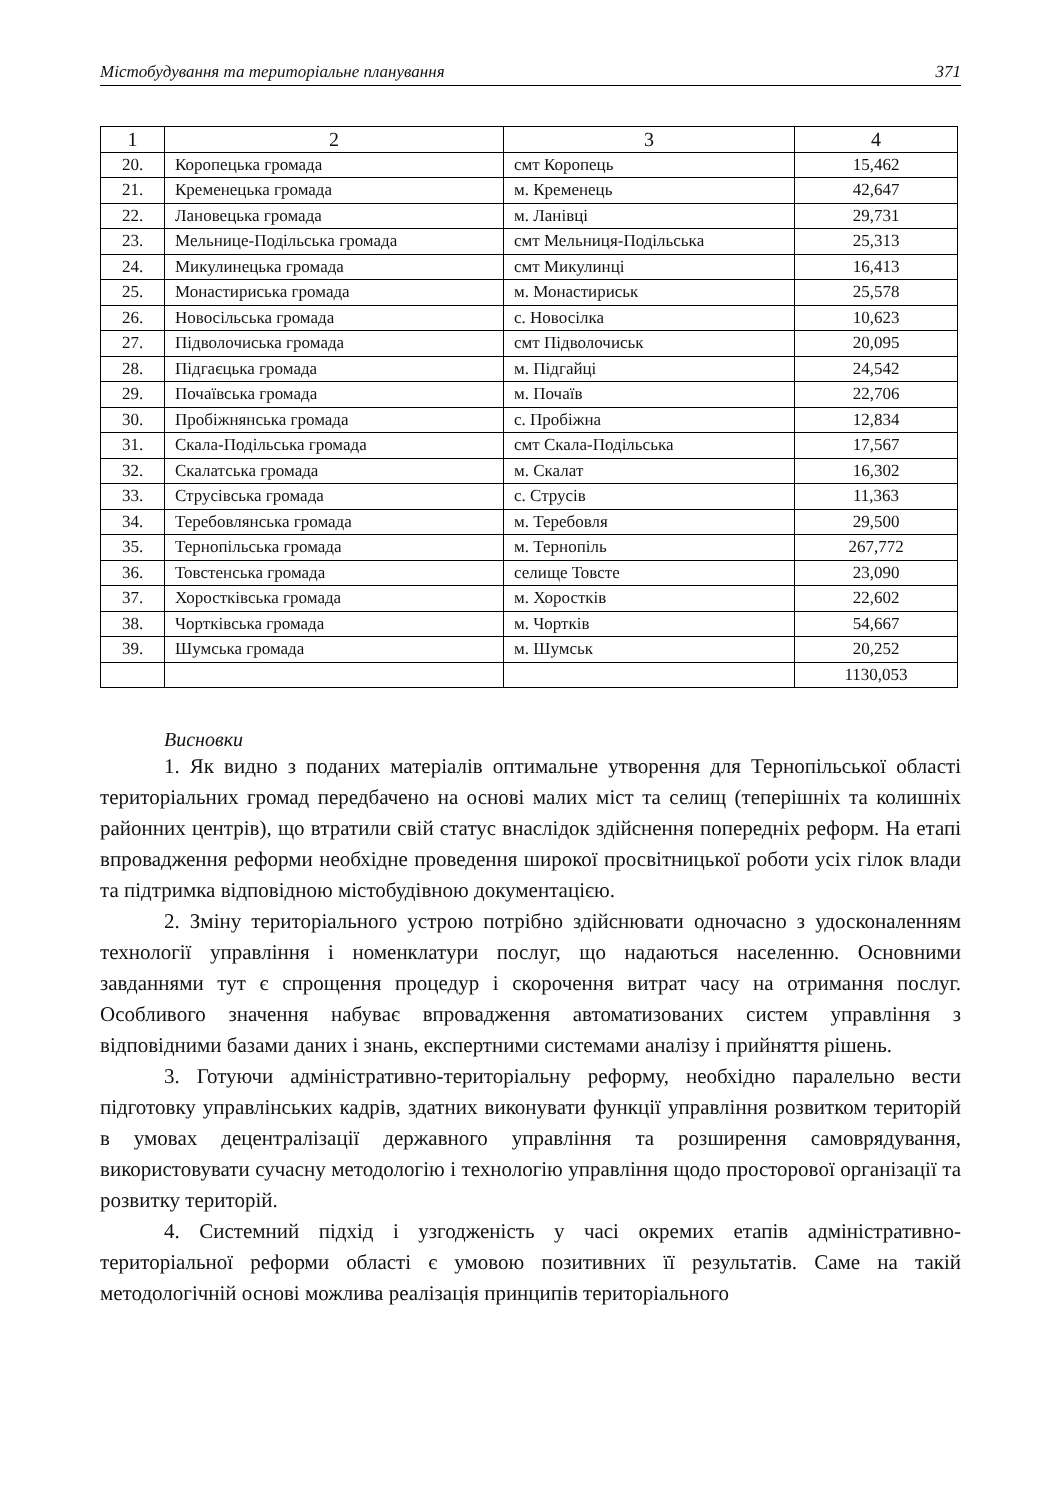Містобудування та територіальне планування 371
| 1 | 2 | 3 | 4 |
| --- | --- | --- | --- |
| 20. | Коропецька громада | смт Коропець | 15,462 |
| 21. | Кременецька громада | м. Кременець | 42,647 |
| 22. | Лановецька громада | м. Ланівці | 29,731 |
| 23. | Мельнице-Подільська громада | смт Мельниця-Подільська | 25,313 |
| 24. | Микулинецька громада | смт Микулинці | 16,413 |
| 25. | Монастириська громада | м. Монастириськ | 25,578 |
| 26. | Новосільська громада | с. Новосілка | 10,623 |
| 27. | Підволочиська громада | смт Підволочиськ | 20,095 |
| 28. | Підгаєцька громада | м. Підгайці | 24,542 |
| 29. | Почаївська громада | м. Почаїв | 22,706 |
| 30. | Пробіжнянська громада | с. Пробіжна | 12,834 |
| 31. | Скала-Подільська громада | смт Скала-Подільська | 17,567 |
| 32. | Скалатська громада | м. Скалат | 16,302 |
| 33. | Струсівська громада | с. Струсів | 11,363 |
| 34. | Теребовлянська громада | м. Теребовля | 29,500 |
| 35. | Тернопільська громада | м. Тернопіль | 267,772 |
| 36. | Товстенська громада | селище Товсте | 23,090 |
| 37. | Хоростківська громада | м. Хоростків | 22,602 |
| 38. | Чортківська громада | м. Чортків | 54,667 |
| 39. | Шумська громада | м. Шумськ | 20,252 |
| | | | 1130,053 |
Висновки
1. Як видно з поданих матеріалів оптимальне утворення для Тернопільської області територіальних громад передбачено на основі малих міст та селищ (теперішніх та колишніх районних центрів), що втратили свій статус внаслідок здійснення попередніх реформ. На етапі впровадження реформи необхідне проведення широкої просвітницької роботи усіх гілок влади та підтримка відповідною містобудівною документацією.
2. Зміну територіального устрою потрібно здійснювати одночасно з удосконаленням технології управління і номенклатури послуг, що надаються населенню. Основними завданнями тут є спрощення процедур і скорочення витрат часу на отримання послуг. Особливого значення набуває впровадження автоматизованих систем управління з відповідними базами даних і знань, експертними системами аналізу і прийняття рішень.
3. Готуючи адміністративно-територіальну реформу, необхідно паралельно вести підготовку управлінських кадрів, здатних виконувати функції управління розвитком територій в умовах децентралізації державного управління та розширення самоврядування, використовувати сучасну методологію і технологію управління щодо просторової організації та розвитку територій.
4. Системний підхід і узгодженість у часі окремих етапів адміністративно-територіальної реформи області є умовою позитивних її результатів. Саме на такій методологічній основі можлива реалізація принципів територіального